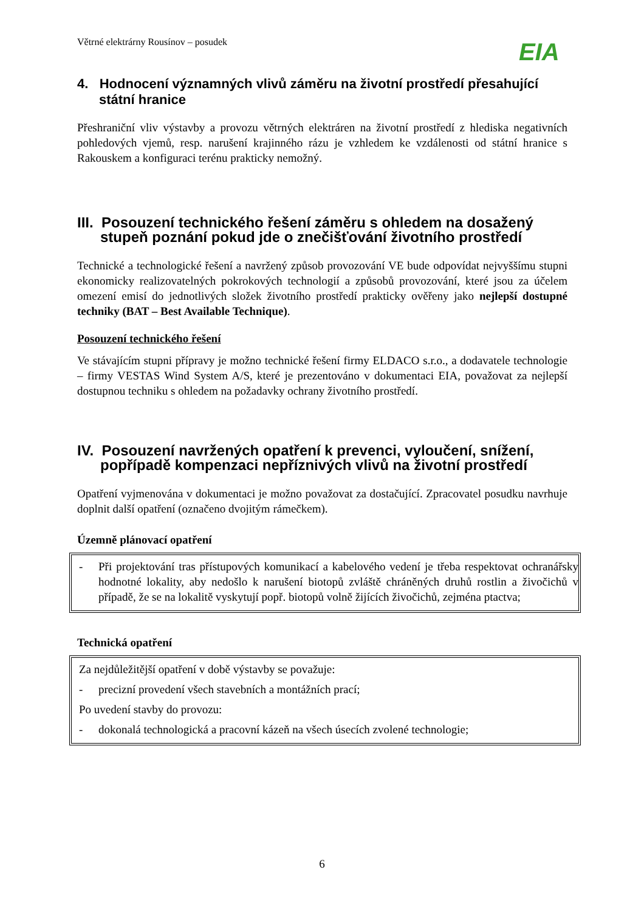Větrné elektrárny Rousínov – posudek
EIA
4. Hodnocení významných vlivů záměru na životní prostředí přesahující státní hranice
Přeshraniční vliv výstavby a provozu větrných elektráren na životní prostředí z hlediska negativních pohledových vjemů, resp. narušení krajinného rázu je vzhledem ke vzdálenosti od státní hranice s Rakouskem a konfiguraci terénu prakticky nemožný.
III. Posouzení technického řešení záměru s ohledem na dosažený stupeň poznání pokud jde o znečišťování životního prostředí
Technické a technologické řešení a navržený způsob provozování VE bude odpovídat nejvyššímu stupni ekonomicky realizovatelných pokrokových technologií a způsobů provozování, které jsou za účelem omezení emisí do jednotlivých složek životního prostředí prakticky ověřeny jako nejlepší dostupné techniky (BAT – Best Available Technique).
Posouzení technického řešení
Ve stávajícím stupni přípravy je možno technické řešení firmy ELDACO s.r.o., a dodavatele technologie – firmy VESTAS Wind System A/S, které je prezentováno v dokumentaci EIA, považovat za nejlepší dostupnou techniku s ohledem na požadavky ochrany životního prostředí.
IV. Posouzení navržených opatření k prevenci, vyloučení, snížení, popřípadě kompenzaci nepříznivých vlivů na životní prostředí
Opatření vyjmenována v dokumentaci je možno považovat za dostačující. Zpracovatel posudku navrhuje doplnit další opatření (označeno dvojitým rámečkem).
Územně plánovací opatření
- Při projektování tras přístupových komunikací a kabelového vedení je třeba respektovat ochranářsky hodnotné lokality, aby nedošlo k narušení biotopů zvláště chráněných druhů rostlin a živočichů v případě, že se na lokalitě vyskytují popř. biotopů volně žijících živočichů, zejména ptactva;
Technická opatření
Za nejdůležitější opatření v době výstavby se považuje:
- precizní provedení všech stavebních a montážních prací;
Po uvedení stavby do provozu:
- dokonalá technologická a pracovní kázeň na všech úsecích zvolené technologie;
6